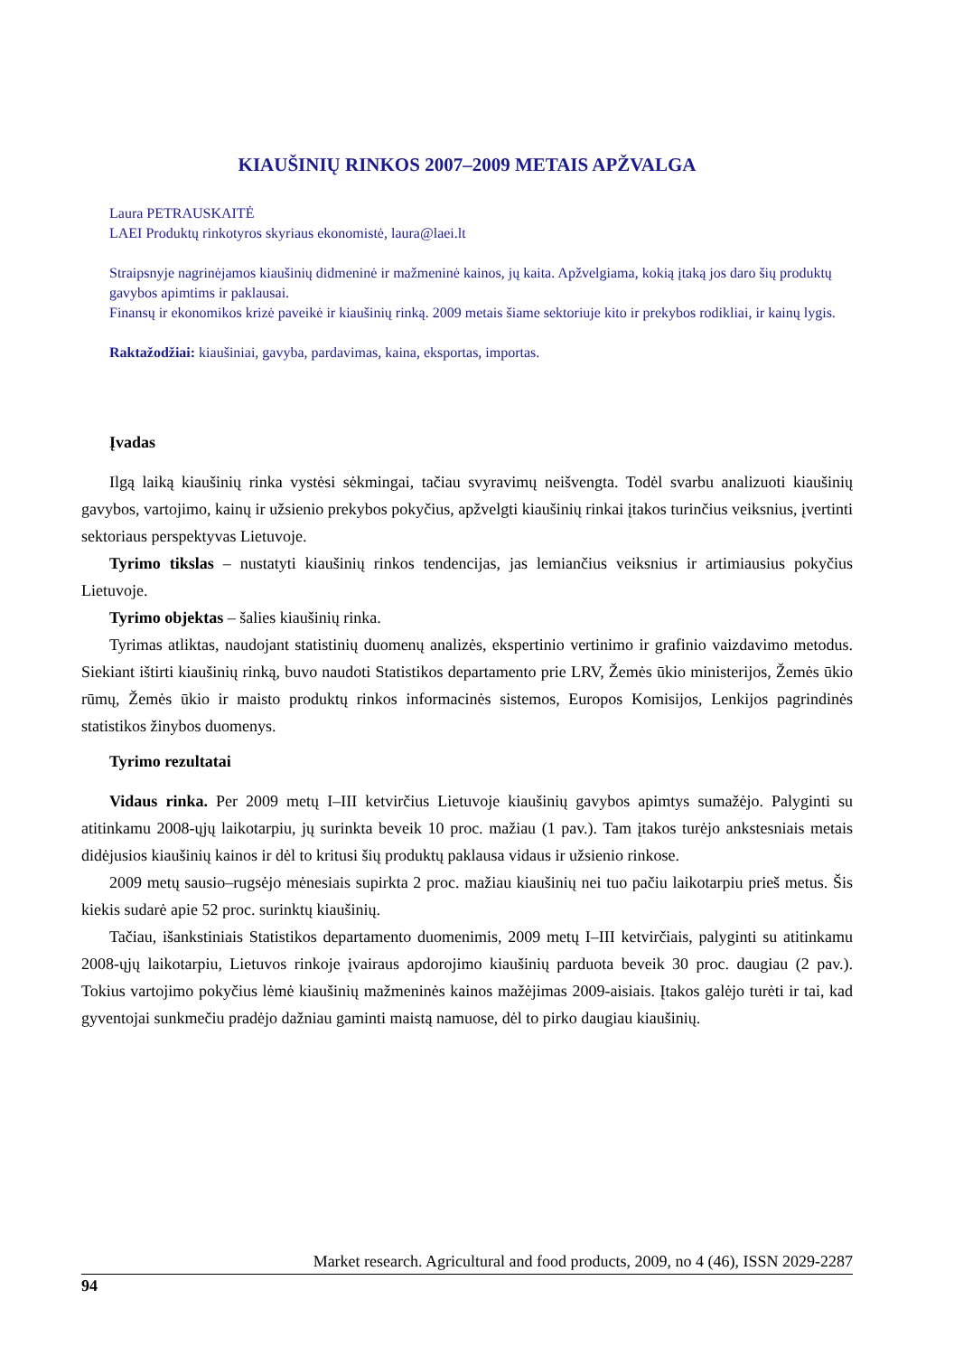KIAUŠINIŲ RINKOS 2007–2009 METAIS APŽVALGA
Laura PETRAUSKAITĖ
LAEI Produktų rinkotyros skyriaus ekonomistė, laura@laei.lt
Straipsnyje nagrinėjamos kiaušinių didmeninė ir mažmeninė kainos, jų kaita. Apžvelgiama, kokią įtaką jos daro šių produktų gavybos apimtims ir paklausai.
Finansų ir ekonomikos krizė paveikė ir kiaušinių rinką. 2009 metais šiame sektoriuje kito ir prekybos rodikliai, ir kainų lygis.
Raktažodžiai: kiaušiniai, gavyba, pardavimas, kaina, eksportas, importas.
Įvadas
Ilgą laiką kiaušinių rinka vystėsi sėkmingai, tačiau svyravimų neišvengta. Todėl svarbu analizuoti kiaušinių gavybos, vartojimo, kainų ir užsienio prekybos pokyčius, apžvelgti kiaušinių rinkai įtakos turinčius veiksnius, įvertinti sektoriaus perspektyvas Lietuvoje.
Tyrimo tikslas – nustatyti kiaušinių rinkos tendencijas, jas lemiančius veiksnius ir artimiausius pokyčius Lietuvoje.
Tyrimo objektas – šalies kiaušinių rinka.
Tyrimas atliktas, naudojant statistinių duomenų analizės, ekspertinio vertinimo ir grafinio vaizdavimo metodus. Siekiant ištirti kiaušinių rinką, buvo naudoti Statistikos departamento prie LRV, Žemės ūkio ministerijos, Žemės ūkio rūmų, Žemės ūkio ir maisto produktų rinkos informacinės sistemos, Europos Komisijos, Lenkijos pagrindinės statistikos žinybos duomenys.
Tyrimo rezultatai
Vidaus rinka. Per 2009 metų I–III ketvirčius Lietuvoje kiaušinių gavybos apimtys sumažėjo. Palyginti su atitinkamu 2008-ųjų laikotarpiu, jų surinkta beveik 10 proc. mažiau (1 pav.). Tam įtakos turėjo ankstesniais metais didėjusios kiaušinių kainos ir dėl to kritusi šių produktų paklausa vidaus ir užsienio rinkose.
2009 metų sausio–rugsėjo mėnesiais supirkta 2 proc. mažiau kiaušinių nei tuo pačiu laikotarpiu prieš metus. Šis kiekis sudarė apie 52 proc. surinktų kiaušinių.
Tačiau, išankstiniais Statistikos departamento duomenimis, 2009 metų I–III ketvirčiais, palyginti su atitinkamu 2008-ųjų laikotarpiu, Lietuvos rinkoje įvairaus apdorojimo kiaušinių parduota beveik 30 proc. daugiau (2 pav.). Tokius vartojimo pokyčius lėmė kiaušinių mažmeninės kainos mažėjimas 2009-aisiais. Įtakos galėjo turėti ir tai, kad gyventojai sunkmečiu pradėjo dažniau gaminti maistą namuose, dėl to pirko daugiau kiaušinių.
Market research. Agricultural and food products, 2009, no 4 (46), ISSN 2029-2287
94